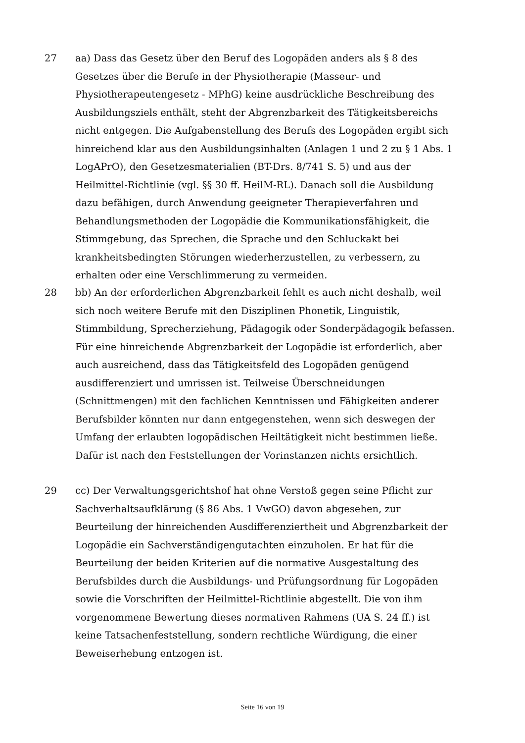27 aa) Dass das Gesetz über den Beruf des Logopäden anders als § 8 des Gesetzes über die Berufe in der Physiotherapie (Masseur- und Physiotherapeutengesetz - MPhG) keine ausdrückliche Beschreibung des Ausbildungsziels enthält, steht der Abgrenzbarkeit des Tätigkeitsbereichs nicht entgegen. Die Aufgabenstellung des Berufs des Logopäden ergibt sich hinreichend klar aus den Ausbildungsinhalten (Anlagen 1 und 2 zu § 1 Abs. 1 LogAPrO), den Gesetzesmaterialien (BT-Drs. 8/741 S. 5) und aus der Heilmittel-Richtlinie (vgl. §§ 30 ff. HeilM-RL). Danach soll die Ausbildung dazu befähigen, durch Anwendung geeigneter Therapieverfahren und Behandlungsmethoden der Logopädie die Kommunikationsfähigkeit, die Stimmgebung, das Sprechen, die Sprache und den Schluckakt bei krankheitsbedingten Störungen wiederherzustellen, zu verbessern, zu erhalten oder eine Verschlimmerung zu vermeiden.
28 bb) An der erforderlichen Abgrenzbarkeit fehlt es auch nicht deshalb, weil sich noch weitere Berufe mit den Disziplinen Phonetik, Linguistik, Stimmbildung, Sprecherziehung, Pädagogik oder Sonderpädagogik befassen. Für eine hinreichende Abgrenzbarkeit der Logopädie ist erforderlich, aber auch ausreichend, dass das Tätigkeitsfeld des Logopäden genügend ausdifferenziert und umrissen ist. Teilweise Überschneidungen (Schnittmengen) mit den fachlichen Kenntnissen und Fähigkeiten anderer Berufsbilder könnten nur dann entgegenstehen, wenn sich deswegen der Umfang der erlaubten logopädischen Heiltätigkeit nicht bestimmen ließe. Dafür ist nach den Feststellungen der Vorinstanzen nichts ersichtlich.
29 cc) Der Verwaltungsgerichtshof hat ohne Verstoß gegen seine Pflicht zur Sachverhaltsaufklärung (§ 86 Abs. 1 VwGO) davon abgesehen, zur Beurteilung der hinreichenden Ausdifferenziertheit und Abgrenzbarkeit der Logopädie ein Sachverständigengutachten einzuholen. Er hat für die Beurteilung der beiden Kriterien auf die normative Ausgestaltung des Berufsbildes durch die Ausbildungs- und Prüfungsordnung für Logopäden sowie die Vorschriften der Heilmittel-Richtlinie abgestellt. Die von ihm vorgenommene Bewertung dieses normativen Rahmens (UA S. 24 ff.) ist keine Tatsachenfeststellung, sondern rechtliche Würdigung, die einer Beweiserhebung entzogen ist.
Seite 16 von 19